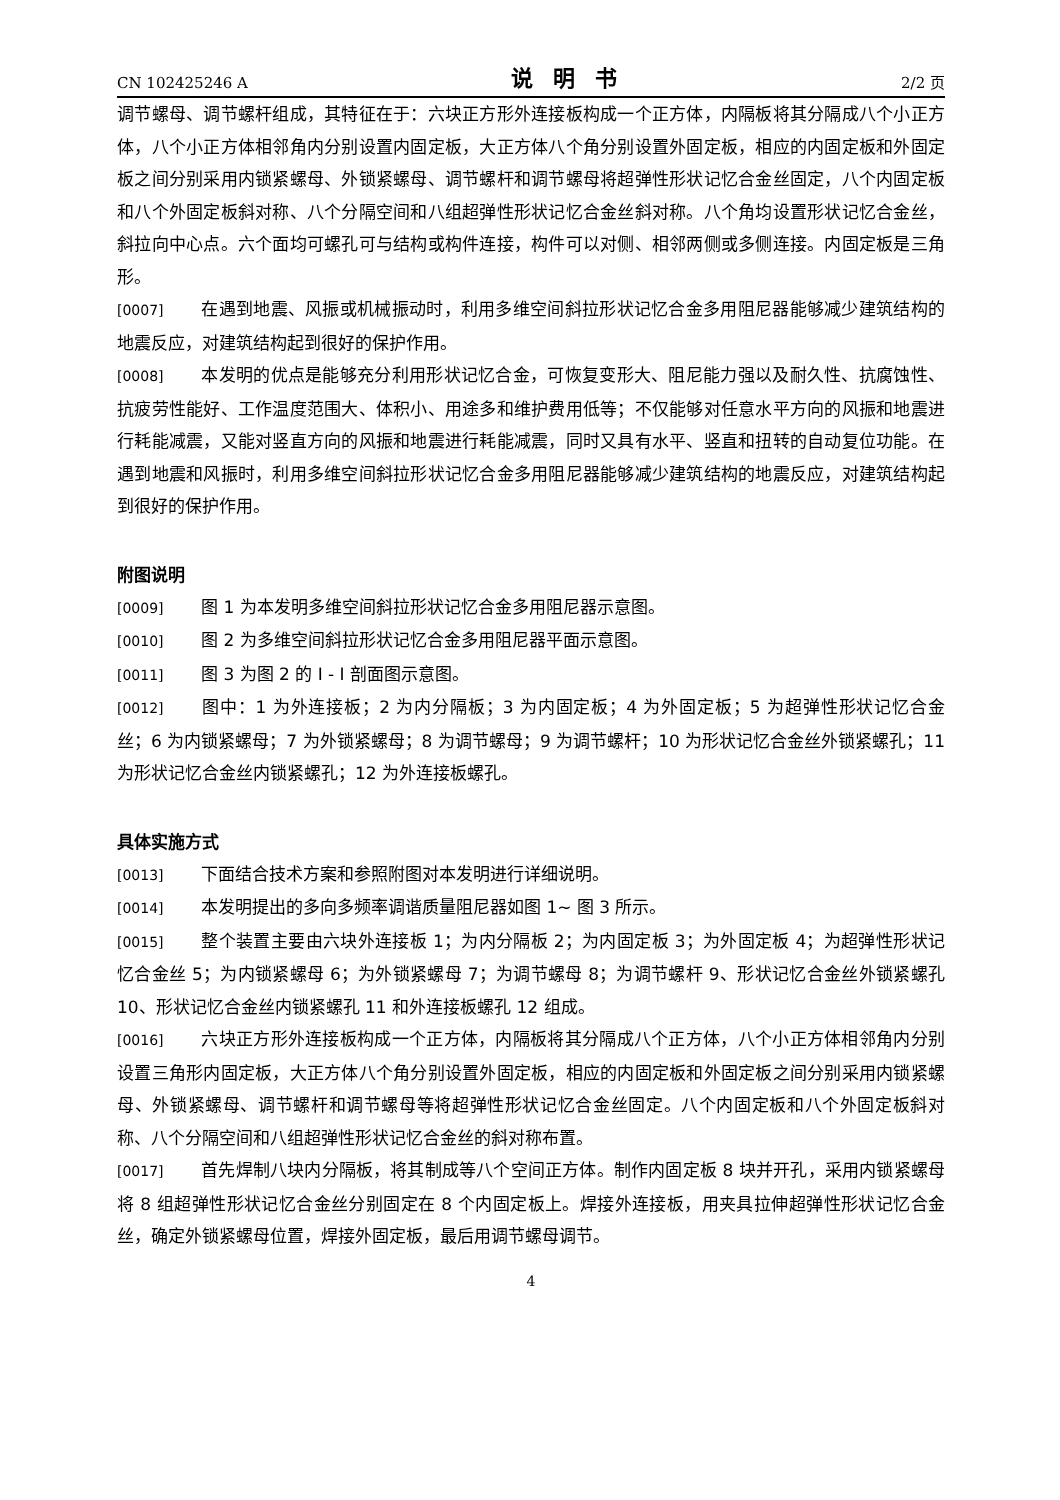CN 102425246 A 说明书 2/2 页
调节螺母、调节螺杆组成，其特征在于：六块正方形外连接板构成一个正方体，内隔板将其分隔成八个小正方体，八个小正方体相邻角内分别设置内固定板，大正方体八个角分别设置外固定板，相应的内固定板和外固定板之间分别采用内锁紧螺母、外锁紧螺母、调节螺杆和调节螺母将超弹性形状记忆合金丝固定，八个内固定板和八个外固定板斜对称、八个分隔空间和八组超弹性形状记忆合金丝斜对称。八个角均设置形状记忆合金丝，斜拉向中心点。六个面均可螺孔可与结构或构件连接，构件可以对侧、相邻两侧或多侧连接。内固定板是三角形。
[0007] 在遇到地震、风振或机械振动时，利用多维空间斜拉形状记忆合金多用阻尼器能够减少建筑结构的地震反应，对建筑结构起到很好的保护作用。
[0008] 本发明的优点是能够充分利用形状记忆合金，可恢复变形大、阻尼能力强以及耐久性、抗腐蚀性、抗疲劳性能好、工作温度范围大、体积小、用途多和维护费用低等；不仅能够对任意水平方向的风振和地震进行耗能减震，又能对竖直方向的风振和地震进行耗能减震，同时又具有水平、竖直和扭转的自动复位功能。在遇到地震和风振时，利用多维空间斜拉形状记忆合金多用阻尼器能够减少建筑结构的地震反应，对建筑结构起到很好的保护作用。
附图说明
[0009] 图 1 为本发明多维空间斜拉形状记忆合金多用阻尼器示意图。
[0010] 图 2 为多维空间斜拉形状记忆合金多用阻尼器平面示意图。
[0011] 图 3 为图 2 的 I - I 剖面图示意图。
[0012] 图中：1 为外连接板；2 为内分隔板；3 为内固定板；4 为外固定板；5 为超弹性形状记忆合金丝；6 为内锁紧螺母；7 为外锁紧螺母；8 为调节螺母；9 为调节螺杆；10 为形状记忆合金丝外锁紧螺孔；11 为形状记忆合金丝内锁紧螺孔；12 为外连接板螺孔。
具体实施方式
[0013] 下面结合技术方案和参照附图对本发明进行详细说明。
[0014] 本发明提出的多向多频率调谐质量阻尼器如图 1~ 图 3 所示。
[0015] 整个装置主要由六块外连接板 1；为内分隔板 2；为内固定板 3；为外固定板 4；为超弹性形状记忆合金丝 5；为内锁紧螺母 6；为外锁紧螺母 7；为调节螺母 8；为调节螺杆 9、形状记忆合金丝外锁紧螺孔 10、形状记忆合金丝内锁紧螺孔 11 和外连接板螺孔 12 组成。
[0016] 六块正方形外连接板构成一个正方体，内隔板将其分隔成八个正方体，八个小正方体相邻角内分别设置三角形内固定板，大正方体八个角分别设置外固定板，相应的内固定板和外固定板之间分别采用内锁紧螺母、外锁紧螺母、调节螺杆和调节螺母等将超弹性形状记忆合金丝固定。八个内固定板和八个外固定板斜对称、八个分隔空间和八组超弹性形状记忆合金丝的斜对称布置。
[0017] 首先焊制八块内分隔板，将其制成等八个空间正方体。制作内固定板 8 块并开孔，采用内锁紧螺母将 8 组超弹性形状记忆合金丝分别固定在 8 个内固定板上。焊接外连接板，用夹具拉伸超弹性形状记忆合金丝，确定外锁紧螺母位置，焊接外固定板，最后用调节螺母调节。
4